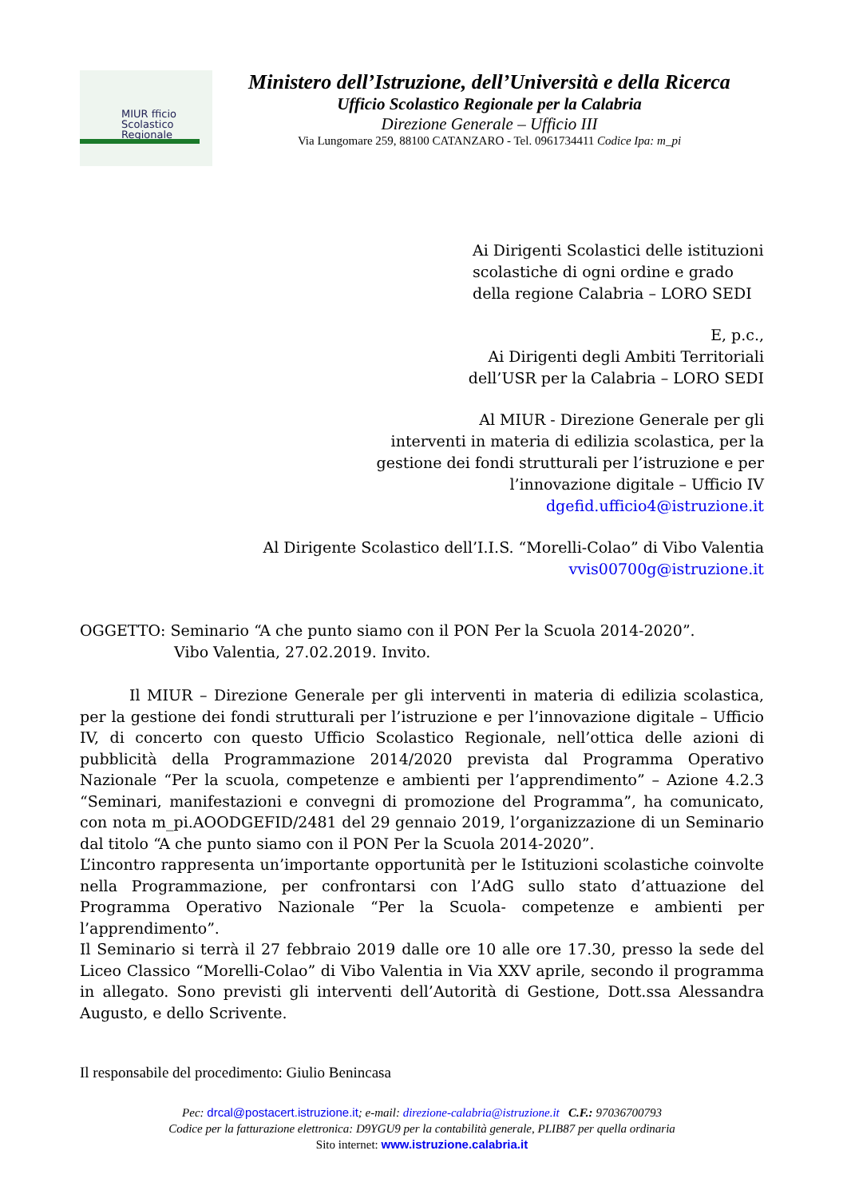MIUR fficio
Scolastico
Regionale
Ministero dell’Istruzione, dell’Università e della Ricerca
Ufficio Scolastico Regionale per la Calabria
Direzione Generale – Ufficio III
Via Lungomare 259, 88100 CATANZARO - Tel. 0961734411 Codice Ipa: m_pi
Ai Dirigenti Scolastici delle istituzioni
scolastiche di ogni ordine e grado
della regione Calabria – LORO SEDI
E, p.c.,
Ai Dirigenti degli Ambiti Territoriali
dell’USR per la Calabria – LORO SEDI
Al MIUR - Direzione Generale per gli
interventi in materia di edilizia scolastica, per la
gestione dei fondi strutturali per l’istruzione e per
l’innovazione digitale – Ufficio IV
dgefid.ufficio4@istruzione.it
Al Dirigente Scolastico dell’I.I.S. “Morelli-Colao” di Vibo Valentia
vvis00700g@istruzione.it
OGGETTO: Seminario “A che punto siamo con il PON Per la Scuola 2014-2020”.
Vibo Valentia, 27.02.2019. Invito.
Il MIUR – Direzione Generale per gli interventi in materia di edilizia scolastica, per la gestione dei fondi strutturali per l’istruzione e per l’innovazione digitale – Ufficio IV, di concerto con questo Ufficio Scolastico Regionale, nell’ottica delle azioni di pubblicità della Programmazione 2014/2020 prevista dal Programma Operativo Nazionale “Per la scuola, competenze e ambienti per l’apprendimento” – Azione 4.2.3 “Seminari, manifestazioni e convegni di promozione del Programma”, ha comunicato, con nota m_pi.AOODGEFID/2481 del 29 gennaio 2019, l’organizzazione di un Seminario dal titolo “A che punto siamo con il PON Per la Scuola 2014-2020”.
L’incontro rappresenta un’importante opportunità per le Istituzioni scolastiche coinvolte nella Programmazione, per confrontarsi con l’AdG sullo stato d’attuazione del Programma Operativo Nazionale “Per la Scuola- competenze e ambienti per l’apprendimento”.
Il Seminario si terrà il 27 febbraio 2019 dalle ore 10 alle ore 17.30, presso la sede del Liceo Classico “Morelli-Colao” di Vibo Valentia in Via XXV aprile, secondo il programma in allegato. Sono previsti gli interventi dell’Autorità di Gestione, Dott.ssa Alessandra Augusto, e dello Scrivente.
Il responsabile del procedimento: Giulio Benincasa
Pec: drcal@postacert.istruzione.it; e-mail: direzione-calabria@istruzione.it C.F.: 97036700793
Codice per la fatturazione elettronica: D9YGU9 per la contabilità generale, PLIB87 per quella ordinaria
Sito internet: www.istruzione.calabria.it